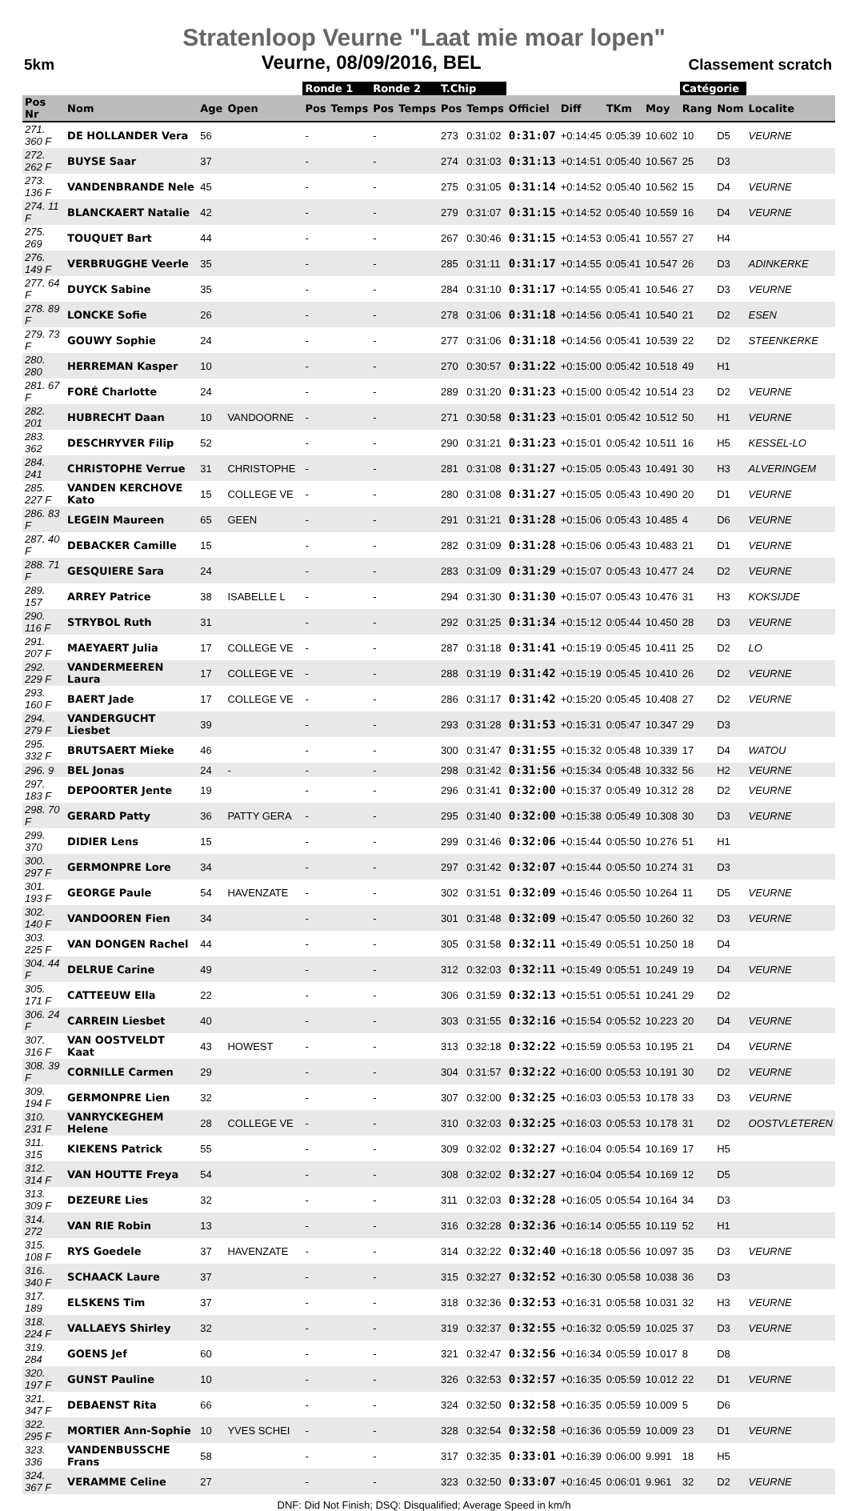Stratenloop Veurne "Laat mie moar lopen"
5km Veurne, 08/09/2016, BEL Classement scratch
| | | | | | Ronde 1 | | Ronde 2 | | T.Chip | | | | | | Catégorie | | |
| --- | --- | --- | --- | --- | --- | --- | --- | --- | --- | --- | --- | --- | --- | --- | --- | --- | --- |
| Pos Nr | Nom | Age | Open | | Pos | Temps | Pos | Temps | Pos | Temps | Officiel | Diff | TKm | Moy | Rang | Nom | Localite |
| 271. 360 F | DE HOLLANDER Vera | 56 | | | - | | - | | 273 | 0:31:02 | 0:31:07 | +0:14:45 | 0:05:39 | 10.602 | 10 | D5 | VEURNE |
| 272. 262 F | BUYSE Saar | 37 | | | - | | - | | 274 | 0:31:03 | 0:31:13 | +0:14:51 | 0:05:40 | 10.567 | 25 | D3 | |
| 273. 136 F | VANDENBRANDE Nele | 45 | | | - | | - | | 275 | 0:31:05 | 0:31:14 | +0:14:52 | 0:05:40 | 10.562 | 15 | D4 | VEURNE |
| 274. 11 F | BLANCKAERT Natalie | 42 | | | - | | - | | 279 | 0:31:07 | 0:31:15 | +0:14:52 | 0:05:40 | 10.559 | 16 | D4 | VEURNE |
| 275. 269 | TOUQUET Bart | 44 | | | - | | - | | 267 | 0:30:46 | 0:31:15 | +0:14:53 | 0:05:41 | 10.557 | 27 | H4 | |
| 276. 149 F | VERBRUGGHE Veerle | 35 | | | - | | - | | 285 | 0:31:11 | 0:31:17 | +0:14:55 | 0:05:41 | 10.547 | 26 | D3 | ADINKERKE |
| 277. 64 F | DUYCK Sabine | 35 | | | - | | - | | 284 | 0:31:10 | 0:31:17 | +0:14:55 | 0:05:41 | 10.546 | 27 | D3 | VEURNE |
| 278. 89 F | LONCKE Sofie | 26 | | | - | | - | | 278 | 0:31:06 | 0:31:18 | +0:14:56 | 0:05:41 | 10.540 | 21 | D2 | ESEN |
| 279. 73 F | GOUWY Sophie | 24 | | | - | | - | | 277 | 0:31:06 | 0:31:18 | +0:14:56 | 0:05:41 | 10.539 | 22 | D2 | STEENKERKE |
| 280. 280 | HERREMAN Kasper | 10 | | | - | | - | | 270 | 0:30:57 | 0:31:22 | +0:15:00 | 0:05:42 | 10.518 | 49 | H1 | |
| 281. 67 F | FORÉ Charlotte | 24 | | | - | | - | | 289 | 0:31:20 | 0:31:23 | +0:15:00 | 0:05:42 | 10.514 | 23 | D2 | VEURNE |
| 282. 201 | HUBRECHT Daan | 10 | VANDOORNE | | - | | - | | 271 | 0:30:58 | 0:31:23 | +0:15:01 | 0:05:42 | 10.512 | 50 | H1 | VEURNE |
| 283. 362 | DESCHRYVER Filip | 52 | | | - | | - | | 290 | 0:31:21 | 0:31:23 | +0:15:01 | 0:05:42 | 10.511 | 16 | H5 | KESSEL-LO |
| 284. 241 | CHRISTOPHE Verrue | 31 | CHRISTOPHE | | - | | - | | 281 | 0:31:08 | 0:31:27 | +0:15:05 | 0:05:43 | 10.491 | 30 | H3 | ALVERINGEM |
| 285. 227 F | VANDEN KERCHOVE Kato | 15 | COLLEGE VE | | - | | - | | 280 | 0:31:08 | 0:31:27 | +0:15:05 | 0:05:43 | 10.490 | 20 | D1 | VEURNE |
| 286. 83 F | LEGEIN Maureen | 65 | GEEN | | - | | - | | 291 | 0:31:21 | 0:31:28 | +0:15:06 | 0:05:43 | 10.485 | 4 | D6 | VEURNE |
| 287. 40 F | DEBACKER Camille | 15 | | | - | | - | | 282 | 0:31:09 | 0:31:28 | +0:15:06 | 0:05:43 | 10.483 | 21 | D1 | VEURNE |
| 288. 71 F | GESQUIERE Sara | 24 | | | - | | - | | 283 | 0:31:09 | 0:31:29 | +0:15:07 | 0:05:43 | 10.477 | 24 | D2 | VEURNE |
| 289. 157 | ARREY Patrice | 38 | ISABELLE L | | - | | - | | 294 | 0:31:30 | 0:31:30 | +0:15:07 | 0:05:43 | 10.476 | 31 | H3 | KOKSIJDE |
| 290. 116 F | STRYBOL Ruth | 31 | | | - | | - | | 292 | 0:31:25 | 0:31:34 | +0:15:12 | 0:05:44 | 10.450 | 28 | D3 | VEURNE |
| 291. 207 F | MAEYAERT Julia | 17 | COLLEGE VE | | - | | - | | 287 | 0:31:18 | 0:31:41 | +0:15:19 | 0:05:45 | 10.411 | 25 | D2 | LO |
| 292. 229 F | VANDERMEEREN Laura | 17 | COLLEGE VE | | - | | - | | 288 | 0:31:19 | 0:31:42 | +0:15:19 | 0:05:45 | 10.410 | 26 | D2 | VEURNE |
| 293. 160 F | BAERT Jade | 17 | COLLEGE VE | | - | | - | | 286 | 0:31:17 | 0:31:42 | +0:15:20 | 0:05:45 | 10.408 | 27 | D2 | VEURNE |
| 294. 279 F | VANDERGUCHT Liesbet | 39 | | | - | | - | | 293 | 0:31:28 | 0:31:53 | +0:15:31 | 0:05:47 | 10.347 | 29 | D3 | |
| 295. 332 F | BRUTSAERT Mieke | 46 | | | - | | - | | 300 | 0:31:47 | 0:31:55 | +0:15:32 | 0:05:48 | 10.339 | 17 | D4 | WATOU |
| 296. 9 | BEL Jonas | 24 | - | | - | | - | | 298 | 0:31:42 | 0:31:56 | +0:15:34 | 0:05:48 | 10.332 | 56 | H2 | VEURNE |
| 297. 183 F | DEPOORTER Jente | 19 | | | - | | - | | 296 | 0:31:41 | 0:32:00 | +0:15:37 | 0:05:49 | 10.312 | 28 | D2 | VEURNE |
| 298. 70 F | GERARD Patty | 36 | PATTY GERA | | - | | - | | 295 | 0:31:40 | 0:32:00 | +0:15:38 | 0:05:49 | 10.308 | 30 | D3 | VEURNE |
| 299. 370 | DIDIER Lens | 15 | | | - | | - | | 299 | 0:31:46 | 0:32:06 | +0:15:44 | 0:05:50 | 10.276 | 51 | H1 | |
| 300. 297 F | GERMONPRE Lore | 34 | | | - | | - | | 297 | 0:31:42 | 0:32:07 | +0:15:44 | 0:05:50 | 10.274 | 31 | D3 | |
| 301. 193 F | GEORGE Paule | 54 | HAVENZATE | | - | | - | | 302 | 0:31:51 | 0:32:09 | +0:15:46 | 0:05:50 | 10.264 | 11 | D5 | VEURNE |
| 302. 140 F | VANDOOREN Fien | 34 | | | - | | - | | 301 | 0:31:48 | 0:32:09 | +0:15:47 | 0:05:50 | 10.260 | 32 | D3 | VEURNE |
| 303. 225 F | VAN DONGEN Rachel | 44 | | | - | | - | | 305 | 0:31:58 | 0:32:11 | +0:15:49 | 0:05:51 | 10.250 | 18 | D4 | |
| 304. 44 F | DELRUE Carine | 49 | | | - | | - | | 312 | 0:32:03 | 0:32:11 | +0:15:49 | 0:05:51 | 10.249 | 19 | D4 | VEURNE |
| 305. 171 F | CATTEEUW Ella | 22 | | | - | | - | | 306 | 0:31:59 | 0:32:13 | +0:15:51 | 0:05:51 | 10.241 | 29 | D2 | |
| 306. 24 F | CARREIN Liesbet | 40 | | | - | | - | | 303 | 0:31:55 | 0:32:16 | +0:15:54 | 0:05:52 | 10.223 | 20 | D4 | VEURNE |
| 307. 316 F | VAN OOSTVELDT Kaat | 43 | HOWEST | | - | | - | | 313 | 0:32:18 | 0:32:22 | +0:15:59 | 0:05:53 | 10.195 | 21 | D4 | VEURNE |
| 308. 39 F | CORNILLE Carmen | 29 | | | - | | - | | 304 | 0:31:57 | 0:32:22 | +0:16:00 | 0:05:53 | 10.191 | 30 | D2 | VEURNE |
| 309. 194 F | GERMONPRE Lien | 32 | | | - | | - | | 307 | 0:32:00 | 0:32:25 | +0:16:03 | 0:05:53 | 10.178 | 33 | D3 | VEURNE |
| 310. 231 F | VANRYCKEGHEM Helene | 28 | COLLEGE VE | | - | | - | | 310 | 0:32:03 | 0:32:25 | +0:16:03 | 0:05:53 | 10.178 | 31 | D2 | OOSTVLETEREN |
| 311. 315 | KIEKENS Patrick | 55 | | | - | | - | | 309 | 0:32:02 | 0:32:27 | +0:16:04 | 0:05:54 | 10.169 | 17 | H5 | |
| 312. 314 F | VAN HOUTTE Freya | 54 | | | - | | - | | 308 | 0:32:02 | 0:32:27 | +0:16:04 | 0:05:54 | 10.169 | 12 | D5 | |
| 313. 309 F | DEZEURE Lies | 32 | | | - | | - | | 311 | 0:32:03 | 0:32:28 | +0:16:05 | 0:05:54 | 10.164 | 34 | D3 | |
| 314. 272 | VAN RIE Robin | 13 | | | - | | - | | 316 | 0:32:28 | 0:32:36 | +0:16:14 | 0:05:55 | 10.119 | 52 | H1 | |
| 315. 108 F | RYS Goedele | 37 | HAVENZATE | | - | | - | | 314 | 0:32:22 | 0:32:40 | +0:16:18 | 0:05:56 | 10.097 | 35 | D3 | VEURNE |
| 316. 340 F | SCHAACK Laure | 37 | | | - | | - | | 315 | 0:32:27 | 0:32:52 | +0:16:30 | 0:05:58 | 10.038 | 36 | D3 | |
| 317. 189 | ELSKENS Tim | 37 | | | - | | - | | 318 | 0:32:36 | 0:32:53 | +0:16:31 | 0:05:58 | 10.031 | 32 | H3 | VEURNE |
| 318. 224 F | VALLAEYS Shirley | 32 | | | - | | - | | 319 | 0:32:37 | 0:32:55 | +0:16:32 | 0:05:59 | 10.025 | 37 | D3 | VEURNE |
| 319. 284 | GOENS Jef | 60 | | | - | | - | | 321 | 0:32:47 | 0:32:56 | +0:16:34 | 0:05:59 | 10.017 | 8 | D8 | |
| 320. 197 F | GUNST Pauline | 10 | | | - | | - | | 326 | 0:32:53 | 0:32:57 | +0:16:35 | 0:05:59 | 10.012 | 22 | D1 | VEURNE |
| 321. 347 F | DEBAENST Rita | 66 | | | - | | - | | 324 | 0:32:50 | 0:32:58 | +0:16:35 | 0:05:59 | 10.009 | 5 | D6 | |
| 322. 295 F | MORTIER Ann-Sophie | 10 | YVES SCHEI | | - | | - | | 328 | 0:32:54 | 0:32:58 | +0:16:36 | 0:05:59 | 10.009 | 23 | D1 | VEURNE |
| 323. 336 | VANDENBUSSCHE Frans | 58 | | | - | | - | | 317 | 0:32:35 | 0:33:01 | +0:16:39 | 0:06:00 | 9.991 | 18 | H5 | |
| 324. 367 F | VERAMME Celine | 27 | | | - | | - | | 323 | 0:32:50 | 0:33:07 | +0:16:45 | 0:06:01 | 9.961 | 32 | D2 | VEURNE |
DNF: Did Not Finish; DSQ: Disqualified; Average Speed in km/h